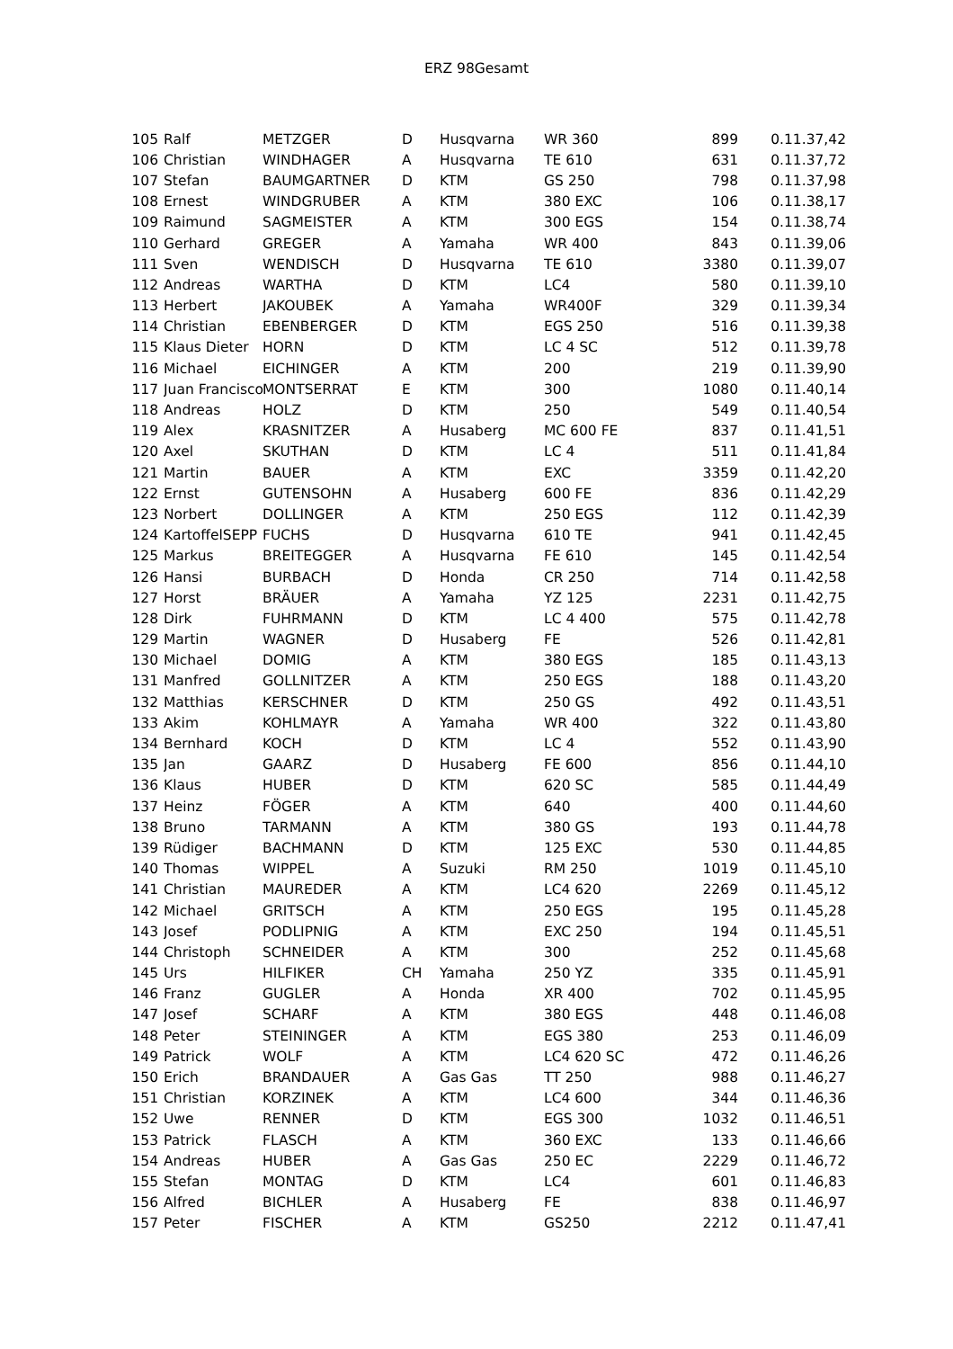ERZ 98Gesamt
| 105 | Ralf | METZGER | D | Husqvarna | WR 360 | 899 | 0.11.37,42 |
| 106 | Christian | WINDHAGER | A | Husqvarna | TE 610 | 631 | 0.11.37,72 |
| 107 | Stefan | BAUMGARTNER | D | KTM | GS 250 | 798 | 0.11.37,98 |
| 108 | Ernest | WINDGRUBER | A | KTM | 380 EXC | 106 | 0.11.38,17 |
| 109 | Raimund | SAGMEISTER | A | KTM | 300 EGS | 154 | 0.11.38,74 |
| 110 | Gerhard | GREGER | A | Yamaha | WR 400 | 843 | 0.11.39,06 |
| 111 | Sven | WENDISCH | D | Husqvarna | TE 610 | 3380 | 0.11.39,07 |
| 112 | Andreas | WARTHA | D | KTM | LC4 | 580 | 0.11.39,10 |
| 113 | Herbert | JAKOUBEK | A | Yamaha | WR400F | 329 | 0.11.39,34 |
| 114 | Christian | EBENBERGER | D | KTM | EGS 250 | 516 | 0.11.39,38 |
| 115 | Klaus Dieter | HORN | D | KTM | LC 4 SC | 512 | 0.11.39,78 |
| 116 | Michael | EICHINGER | A | KTM | 200 | 219 | 0.11.39,90 |
| 117 | Juan Francisco | MONTSERRAT | E | KTM | 300 | 1080 | 0.11.40,14 |
| 118 | Andreas | HOLZ | D | KTM | 250 | 549 | 0.11.40,54 |
| 119 | Alex | KRASNITZER | A | Husaberg | MC 600 FE | 837 | 0.11.41,51 |
| 120 | Axel | SKUTHAN | D | KTM | LC 4 | 511 | 0.11.41,84 |
| 121 | Martin | BAUER | A | KTM | EXC | 3359 | 0.11.42,20 |
| 122 | Ernst | GUTENSOHN | A | Husaberg | 600 FE | 836 | 0.11.42,29 |
| 123 | Norbert | DOLLINGER | A | KTM | 250 EGS | 112 | 0.11.42,39 |
| 124 | KartoffelSEPP | FUCHS | D | Husqvarna | 610 TE | 941 | 0.11.42,45 |
| 125 | Markus | BREITEGGER | A | Husqvarna | FE 610 | 145 | 0.11.42,54 |
| 126 | Hansi | BURBACH | D | Honda | CR 250 | 714 | 0.11.42,58 |
| 127 | Horst | BRÄUER | A | Yamaha | YZ 125 | 2231 | 0.11.42,75 |
| 128 | Dirk | FUHRMANN | D | KTM | LC 4 400 | 575 | 0.11.42,78 |
| 129 | Martin | WAGNER | D | Husaberg | FE | 526 | 0.11.42,81 |
| 130 | Michael | DOMIG | A | KTM | 380 EGS | 185 | 0.11.43,13 |
| 131 | Manfred | GOLLNITZER | A | KTM | 250 EGS | 188 | 0.11.43,20 |
| 132 | Matthias | KERSCHNER | D | KTM | 250 GS | 492 | 0.11.43,51 |
| 133 | Akim | KOHLMAYR | A | Yamaha | WR 400 | 322 | 0.11.43,80 |
| 134 | Bernhard | KOCH | D | KTM | LC 4 | 552 | 0.11.43,90 |
| 135 | Jan | GAARZ | D | Husaberg | FE 600 | 856 | 0.11.44,10 |
| 136 | Klaus | HUBER | D | KTM | 620 SC | 585 | 0.11.44,49 |
| 137 | Heinz | FÖGER | A | KTM | 640 | 400 | 0.11.44,60 |
| 138 | Bruno | TARMANN | A | KTM | 380 GS | 193 | 0.11.44,78 |
| 139 | Rüdiger | BACHMANN | D | KTM | 125 EXC | 530 | 0.11.44,85 |
| 140 | Thomas | WIPPEL | A | Suzuki | RM 250 | 1019 | 0.11.45,10 |
| 141 | Christian | MAUREDER | A | KTM | LC4 620 | 2269 | 0.11.45,12 |
| 142 | Michael | GRITSCH | A | KTM | 250 EGS | 195 | 0.11.45,28 |
| 143 | Josef | PODLIPNIG | A | KTM | EXC 250 | 194 | 0.11.45,51 |
| 144 | Christoph | SCHNEIDER | A | KTM | 300 | 252 | 0.11.45,68 |
| 145 | Urs | HILFIKER | CH | Yamaha | 250 YZ | 335 | 0.11.45,91 |
| 146 | Franz | GUGLER | A | Honda | XR 400 | 702 | 0.11.45,95 |
| 147 | Josef | SCHARF | A | KTM | 380 EGS | 448 | 0.11.46,08 |
| 148 | Peter | STEININGER | A | KTM | EGS 380 | 253 | 0.11.46,09 |
| 149 | Patrick | WOLF | A | KTM | LC4 620 SC | 472 | 0.11.46,26 |
| 150 | Erich | BRANDAUER | A | Gas Gas | TT 250 | 988 | 0.11.46,27 |
| 151 | Christian | KORZINEK | A | KTM | LC4 600 | 344 | 0.11.46,36 |
| 152 | Uwe | RENNER | D | KTM | EGS 300 | 1032 | 0.11.46,51 |
| 153 | Patrick | FLASCH | A | KTM | 360 EXC | 133 | 0.11.46,66 |
| 154 | Andreas | HUBER | A | Gas Gas | 250 EC | 2229 | 0.11.46,72 |
| 155 | Stefan | MONTAG | D | KTM | LC4 | 601 | 0.11.46,83 |
| 156 | Alfred | BICHLER | A | Husaberg | FE | 838 | 0.11.46,97 |
| 157 | Peter | FISCHER | A | KTM | GS250 | 2212 | 0.11.47,41 |